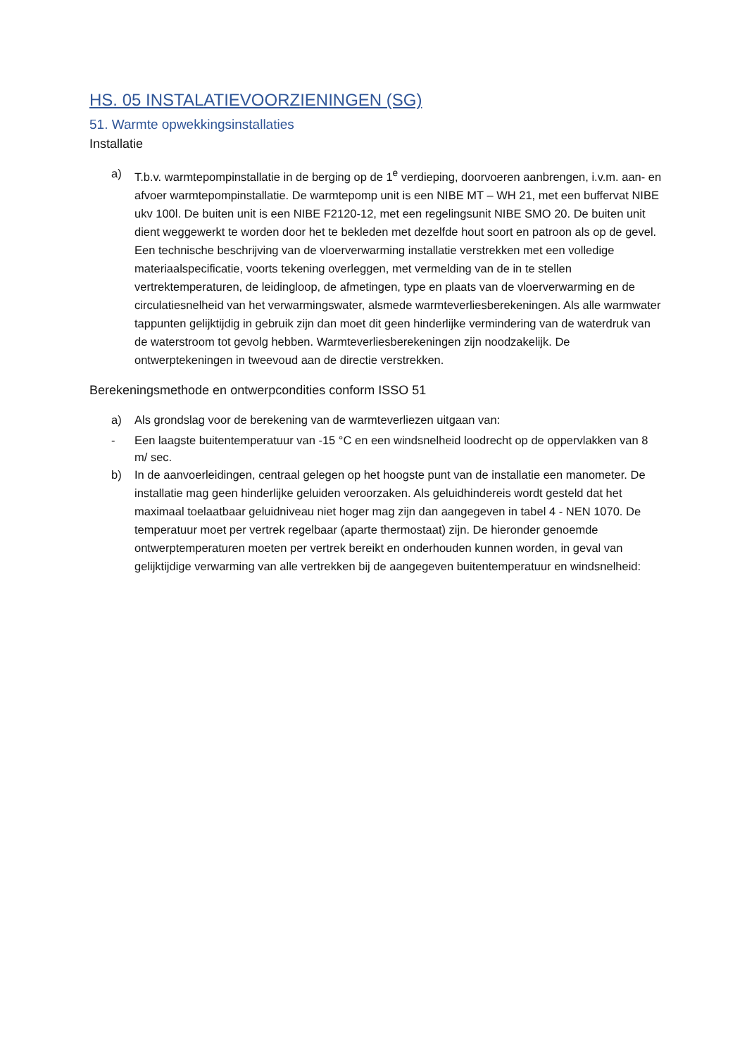HS. 05 INSTALATIEVOORZIENINGEN (SG)
51. Warmte opwekkingsinstallaties
Installatie
a) T.b.v. warmtepompinstallatie in de berging op de 1<sup>e</sup> verdieping, doorvoeren aanbrengen, i.v.m. aan- en afvoer warmtepompinstallatie. De warmtepomp unit is een NIBE MT – WH 21, met een buffervat NIBE ukv 100l. De buiten unit is een NIBE F2120-12, met een regelingsunit NIBE SMO 20. De buiten unit dient weggewerkt te worden door het te bekleden met dezelfde hout soort en patroon als op de gevel. Een technische beschrijving van de vloerverwarming installatie verstrekken met een volledige materiaalspecificatie, voorts tekening overleggen, met vermelding van de in te stellen vertrektemperaturen, de leidingloop, de afmetingen, type en plaats van de vloerverwarming en de circulatiesnelheid van het verwarmingswater, alsmede warmteverliesberekeningen. Als alle warmwater tappunten gelijktijdig in gebruik zijn dan moet dit geen hinderlijke vermindering van de waterdruk van de waterstroom tot gevolg hebben. Warmteverliesberekeningen zijn noodzakelijk. De ontwerptekeningen in tweevoud aan de directie verstrekken.
Berekeningsmethode en ontwerpcondities conform ISSO 51
a) Als grondslag voor de berekening van de warmteverliezen uitgaan van:
- Een laagste buitentemperatuur van -15 °C en een windsnelheid loodrecht op de oppervlakken van 8 m/ sec.
b) In de aanvoerleidingen, centraal gelegen op het hoogste punt van de installatie een manometer. De installatie mag geen hinderlijke geluiden veroorzaken. Als geluidhindereis wordt gesteld dat het maximaal toelaatbaar geluidniveau niet hoger mag zijn dan aangegeven in tabel 4 - NEN 1070. De temperatuur moet per vertrek regelbaar (aparte thermostaat) zijn. De hieronder genoemde ontwerptemperaturen moeten per vertrek bereikt en onderhouden kunnen worden, in geval van gelijktijdige verwarming van alle vertrekken bij de aangegeven buitentemperatuur en windsnelheid: